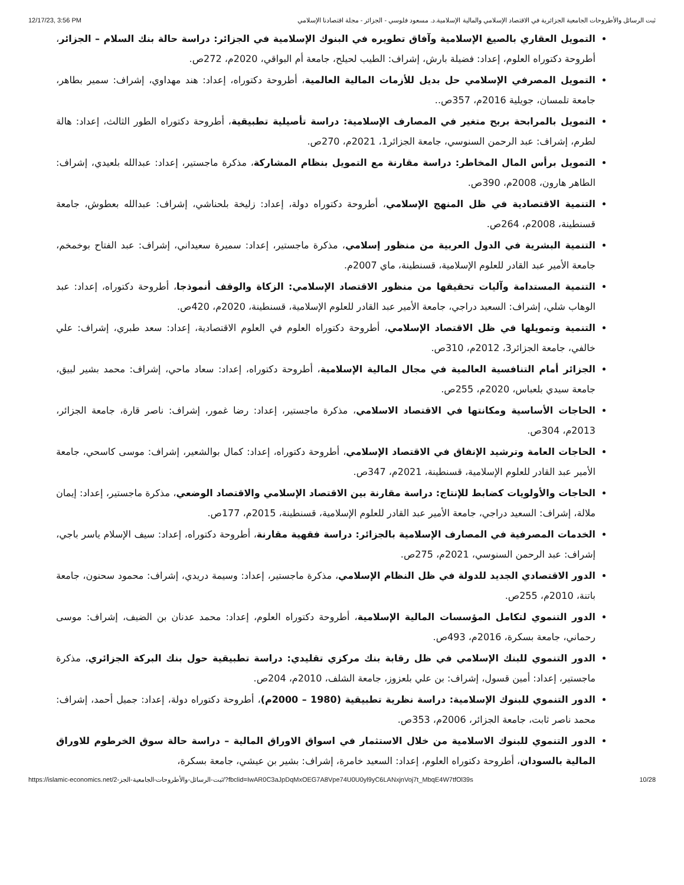12/17/23, 3:56 PM ثبت الرسائل والأطروحات الجامعية الجزائرية في الاقتصاد الإسلامي والمالية الإسلامية.د. مسعود فلوسي - الجزائر - مجلة اقتصادنا الإسلامي
التمويل العقاري بالصيغ الإسلامية وآفاق تطويره في البنوك الإسلامية في الجزائر: دراسة حالة بنك السلام – الجزائر، أطروحة دكتوراه العلوم، إعداد: فضيلة بارش، إشراف: الطيب لحيلح، جامعة أم البواقي، 2020م، 272ص.
التمويل المصرفي الإسلامي حل بديل للأزمات المالية العالمية، أطروحة دكتوراه، إعداد: هند مهداوي، إشراف: سمير بطاهر، جامعة تلمسان، جويلية 2016م، 357ص..
التمويل بالمرابحة بربح متغير في المصارف الإسلامية: دراسة تأصيلية تطبيقية، أطروحة دكتوراه الطور الثالث، إعداد: هالة لطرم، إشراف: عبد الرحمن السنوسي، جامعة الجزائر1، 2021م، 270ص.
التمويل برأس المال المخاطر: دراسة مقارنة مع التمويل بنظام المشاركة، مذكرة ماجستير، إعداد: عبدالله بلعيدي، إشراف: الطاهر هارون، 2008م، 390ص.
التنمية الاقتصادية في ظل المنهج الإسلامي، أطروحة دكتوراه دولة، إعداد: زليخة بلحناشي، إشراف: عبدالله بعطوش، جامعة قسنطينة، 2008م، 264ص.
التنمية البشرية في الدول العربية من منظور إسلامي، مذكرة ماجستير، إعداد: سميرة سعيداني، إشراف: عبد الفتاح بوخمخم، جامعة الأمير عبد القادر للعلوم الإسلامية، قسنطينة، ماي 2007م.
التنمية المستدامة وآليات تحقيقها من منظور الاقتصاد الإسلامي: الزكاة والوقف أنموذجا، أطروحة دكتوراه، إعداد: عبد الوهاب شلي، إشراف: السعيد دراجي، جامعة الأمير عبد القادر للعلوم الإسلامية، قسنطينة، 2020م، 420ص.
التنمية وتمويلها في ظل الاقتصاد الإسلامي، أطروحة دكتوراه العلوم في العلوم الاقتصادية، إعداد: سعد طبري، إشراف: علي خالفي، جامعة الجزائر3، 2012م، 310ص.
الجزائر أمام التنافسية العالمية في مجال المالية الإسلامية، أطروحة دكتوراه، إعداد: سعاد ماحي، إشراف: محمد بشير لبيق، جامعة سيدي بلعباس، 2020م، 255ص.
الحاجات الأساسية ومكانتها في الاقتصاد الاسلامي، مذكرة ماجستير، إعداد: رضا غمور، إشراف: ناصر قارة، جامعة الجزائر، 2013م، 304ص.
الحاجات العامة وترشيد الإنفاق في الاقتصاد الإسلامي، أطروحة دكتوراه، إعداد: كمال بوالشعير، إشراف: موسى كاسحي، جامعة الأمير عبد القادر للعلوم الإسلامية، قسنطينة، 2021م، 347ص.
الحاجات والأولويات كضابط للإنتاج: دراسة مقارنة بين الاقتصاد الإسلامي والاقتصاد الوضعي، مذكرة ماجستير، إعداد: إيمان ملالة، إشراف: السعيد دراجي، جامعة الأمير عبد القادر للعلوم الإسلامية، قسنطينة، 2015م، 177ص.
الخدمات المصرفية في المصارف الإسلامية بالجزائر: دراسة فقهية مقارنة، أطروحة دكتوراه، إعداد: سيف الإسلام ياسر باجي، إشراف: عبد الرحمن السنوسي، 2021م، 275ص.
الدور الاقتصادي الجديد للدولة في ظل النظام الإسلامي، مذكرة ماجستير، إعداد: وسيمة دريدي، إشراف: محمود سحنون، جامعة باتنة، 2010م، 255ص.
الدور التنموي لتكامل المؤسسات المالية الإسلامية، أطروحة دكتوراه العلوم، إعداد: محمد عدنان بن الضيف، إشراف: موسى رحماني، جامعة بسكرة، 2016م، 493ص.
الدور التنموي للبنك الإسلامي في ظل رقابة بنك مركزي تقليدي: دراسة تطبيقية حول بنك البركة الجزائري، مذكرة ماجستير، إعداد: أمين قسول، إشراف: بن علي بلعزوز، جامعة الشلف، 2010م، 204ص.
الدور التنموي للبنوك الإسلامية: دراسة نظرية تطبيقية (1980 – 2000م)، أطروحة دكتوراه دولة، إعداد: جميل أحمد، إشراف: محمد ناصر ثابت، جامعة الجزائر، 2006م، 353ص.
الدور التنموي للبنوك الاسلامية من خلال الاستثمار في اسواق الاوراق المالية – دراسة حالة سوق الخرطوم للاوراق المالية بالسودان، أطروحة دكتوراه العلوم، إعداد: السعيد خامرة، إشراف: بشير بن عيشي، جامعة بسكرة،
https://islamic-economics.net/2-ثبت-الرسائل-والأطروحات-الجامعية-الجز/?fbclid=IwAR0C3aJpDqMxOEG7A8Vpe74U0U0yl9yC6LANxjnVoj7t_MbqE4W7tfOl39s 10/28